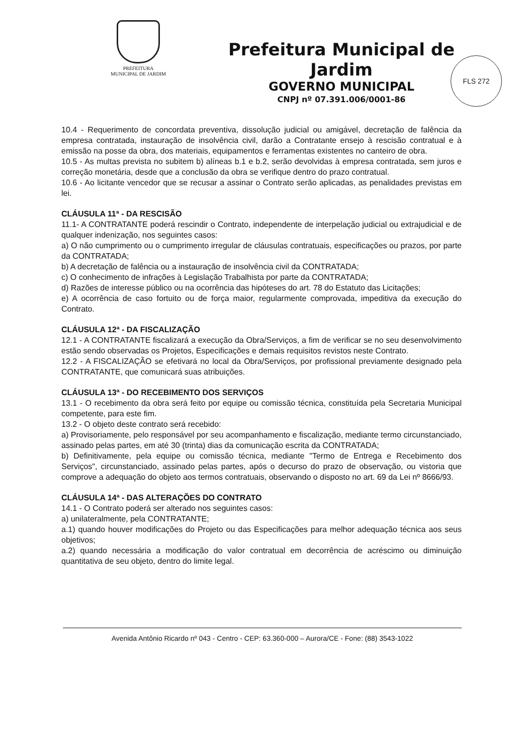PREFEITURA
MUNICIPAL DE JARDIM
Prefeitura Municipal de Jardim
GOVERNO MUNICIPAL
CNPJ nº 07.391.006/0001-86
FLS 272
10.4 - Requerimento de concordata preventiva, dissolução judicial ou amigável, decretação de falência da empresa contratada, instauração de insolvência civil, darão a Contratante ensejo à rescisão contratual e à emissão na posse da obra, dos materiais, equipamentos e ferramentas existentes no canteiro de obra.
10.5 - As multas prevista no subitem b) alíneas b.1 e b.2, serão devolvidas à empresa contratada, sem juros e correção monetária, desde que a conclusão da obra se verifique dentro do prazo contratual.
10.6 - Ao licitante vencedor que se recusar a assinar o Contrato serão aplicadas, as penalidades previstas em lei.
CLÁUSULA 11ª - DA RESCISÃO
11.1- A CONTRATANTE poderá rescindir o Contrato, independente de interpelação judicial ou extrajudicial e de qualquer indenização, nos seguintes casos:
a) O não cumprimento ou o cumprimento irregular de cláusulas contratuais, especificações ou prazos, por parte da CONTRATADA;
b) A decretação de falência ou a instauração de insolvência civil da CONTRATADA;
c) O conhecimento de infrações à Legislação Trabalhista por parte da CONTRATADA;
d) Razões de interesse público ou na ocorrência das hipóteses do art. 78 do Estatuto das Licitações;
e) A ocorrência de caso fortuito ou de força maior, regularmente comprovada, impeditiva da execução do Contrato.
CLÁUSULA 12ª - DA FISCALIZAÇÃO
12.1 - A CONTRATANTE fiscalizará a execução da Obra/Serviços, a fim de verificar se no seu desenvolvimento estão sendo observadas os Projetos, Especificações e demais requisitos revistos neste Contrato.
12.2 - A FISCALIZAÇÃO se efetivará no local da Obra/Serviços, por profissional previamente designado pela CONTRATANTE, que comunicará suas atribuições.
CLÁUSULA 13ª - DO RECEBIMENTO DOS SERVIÇOS
13.1 - O recebimento da obra será feito por equipe ou comissão técnica, constituída pela Secretaria Municipal competente, para este fim.
13.2 - O objeto deste contrato será recebido:
a) Provisoriamente, pelo responsável por seu acompanhamento e fiscalização, mediante termo circunstanciado, assinado pelas partes, em até 30 (trinta) dias da comunicação escrita da CONTRATADA;
b) Definitivamente, pela equipe ou comissão técnica, mediante "Termo de Entrega e Recebimento dos Serviços", circunstanciado, assinado pelas partes, após o decurso do prazo de observação, ou vistoria que comprove a adequação do objeto aos termos contratuais, observando o disposto no art. 69 da Lei nº 8666/93.
CLÁUSULA 14ª - DAS ALTERAÇÕES DO CONTRATO
14.1 - O Contrato poderá ser alterado nos seguintes casos:
a) unilateralmente, pela CONTRATANTE;
a.1) quando houver modificações do Projeto ou das Especificações para melhor adequação técnica aos seus objetivos;
a.2) quando necessária a modificação do valor contratual em decorrência de acréscimo ou diminuição quantitativa de seu objeto, dentro do limite legal.
Avenida Antônio Ricardo nº 043 - Centro - CEP: 63.360-000 – Aurora/CE - Fone: (88) 3543-1022